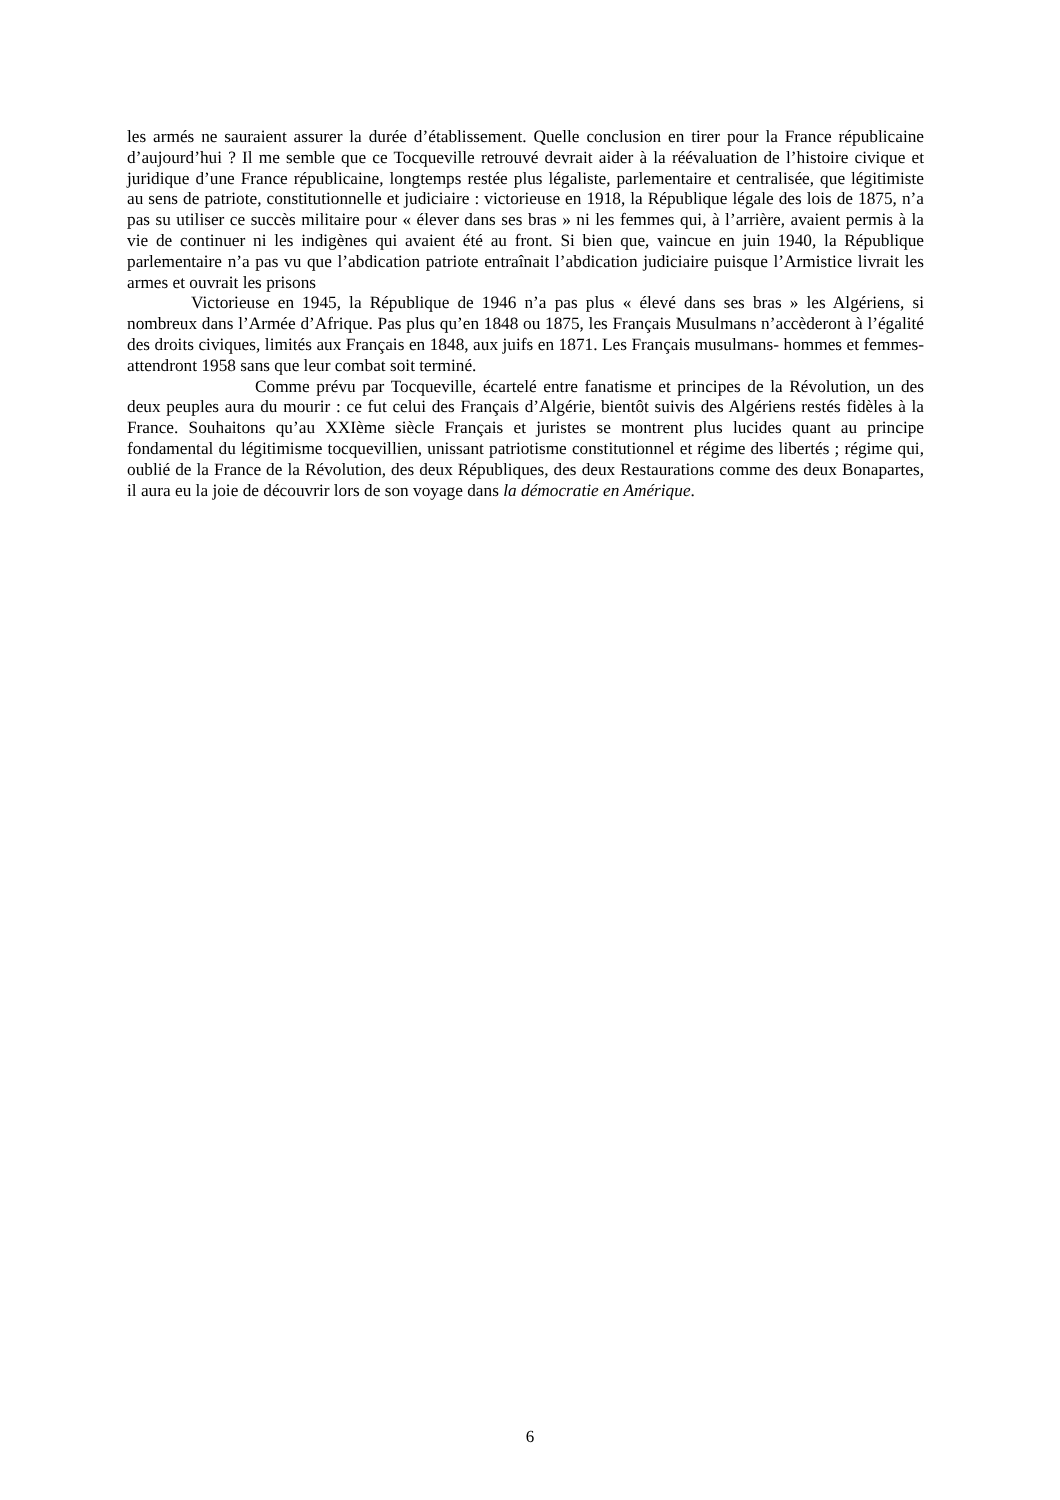les armés ne sauraient assurer la durée d’établissement. Quelle conclusion en tirer pour la France républicaine d’aujourd’hui ? Il me semble que ce Tocqueville retrouvé devrait aider à la réévaluation de l’histoire civique et juridique d’une France républicaine, longtemps restée plus légaliste, parlementaire et centralisée, que légitimiste au sens de patriote, constitutionnelle et judiciaire : victorieuse en 1918, la République légale des lois de 1875, n’a pas su utiliser ce succès militaire pour « élever dans ses bras » ni les femmes qui, à l’arrière, avaient permis à la vie de continuer ni les indigènes qui avaient été au front. Si bien que, vaincue en juin 1940, la République parlementaire n’a pas vu que l’abdication patriote entraînait l’abdication judiciaire puisque l’Armistice livrait les armes et ouvrait les prisons
Victorieuse en 1945, la République de 1946 n’a pas plus « élevé dans ses bras » les Algériens, si nombreux dans l’Armée d’Afrique. Pas plus qu’en 1848 ou 1875, les Français Musulmans n’accèderont à l’égalité des droits civiques, limités aux Français en 1848, aux juifs en 1871. Les Français musulmans- hommes et femmes- attendront 1958 sans que leur combat soit terminé.
Comme prévu par Tocqueville, écartelé entre fanatisme et principes de la Révolution, un des deux peuples aura du mourir : ce fut celui des Français d’Algérie, bientôt suivis des Algériens restés fidèles à la France. Souhaitons qu’au XXIème siècle Français et juristes se montrent plus lucides quant au principe fondamental du légitimisme tocquevillien, unissant patriotisme constitutionnel et régime des libertés ; régime qui, oublié de la France de la Révolution, des deux Républiques, des deux Restaurations comme des deux Bonapartes, il aura eu la joie de découvrir lors de son voyage dans la démocratie en Amérique.
6